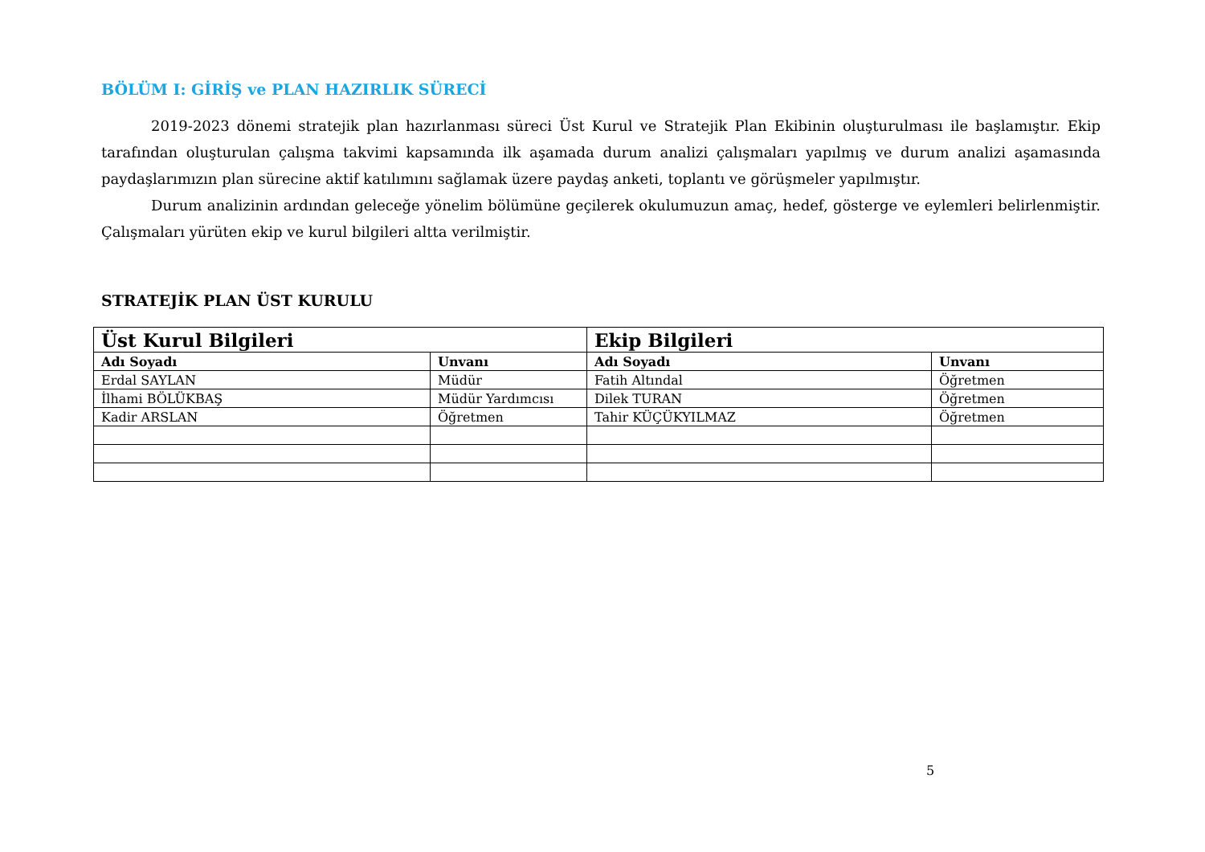BÖLÜM I: GİRİŞ ve PLAN HAZIRLIK SÜRECİ
2019-2023 dönemi stratejik plan hazırlanması süreci Üst Kurul ve Stratejik Plan Ekibinin oluşturulması ile başlamıştır. Ekip tarafından oluşturulan çalışma takvimi kapsamında ilk aşamada durum analizi çalışmaları yapılmış ve durum analizi aşamasında paydaşlarımızın plan sürecine aktif katılımını sağlamak üzere paydaş anketi, toplantı ve görüşmeler yapılmıştır.
Durum analizinin ardından geleceğe yönelim bölümüne geçilerek okulumuzun amaç, hedef, gösterge ve eylemleri belirlenmiştir. Çalışmaları yürüten ekip ve kurul bilgileri altta verilmiştir.
STRATEJİK PLAN ÜST KURULU
| Üst Kurul Bilgileri | | Ekip Bilgileri | |
| --- | --- | --- | --- |
| Adı Soyadı | Unvanı | Adı Soyadı | Unvanı |
| Erdal SAYLAN | Müdür | Fatih Altındal | Öğretmen |
| İlhami BÖLÜKBAŞ | Müdür Yardımcısı | Dilek TURAN | Öğretmen |
| Kadir ARSLAN | Öğretmen | Tahir KÜÇÜKYILMAZ | Öğretmen |
5